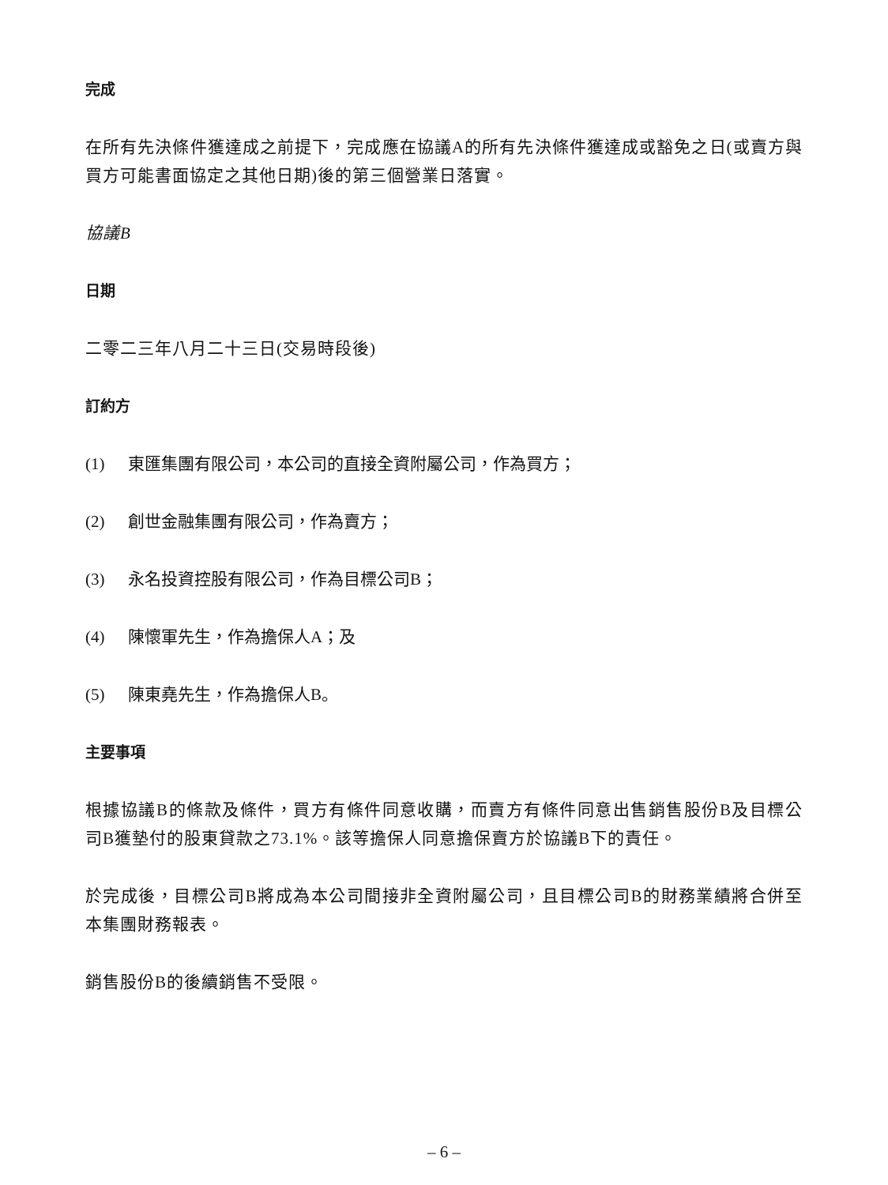完成
在所有先決條件獲達成之前提下，完成應在協議A的所有先決條件獲達成或豁免之日(或賣方與買方可能書面協定之其他日期)後的第三個營業日落實。
協議B
日期
二零二三年八月二十三日(交易時段後)
訂約方
(1) 東匯集團有限公司，本公司的直接全資附屬公司，作為買方；
(2) 創世金融集團有限公司，作為賣方；
(3) 永名投資控股有限公司，作為目標公司B；
(4) 陳懷軍先生，作為擔保人A；及
(5) 陳東堯先生，作為擔保人B。
主要事項
根據協議B的條款及條件，買方有條件同意收購，而賣方有條件同意出售銷售股份B及目標公司B獲墊付的股東貸款之73.1%。該等擔保人同意擔保賣方於協議B下的責任。
於完成後，目標公司B將成為本公司間接非全資附屬公司，且目標公司B的財務業績將合併至本集團財務報表。
銷售股份B的後續銷售不受限。
– 6 –